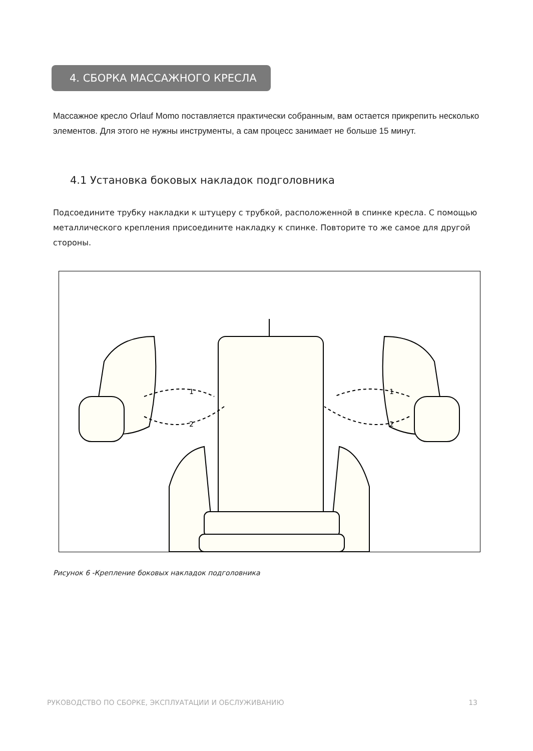4. СБОРКА МАССАЖНОГО КРЕСЛА
Массажное кресло Orlauf Momo поставляется практически собранным, вам остается прикрепить несколько элементов. Для этого не нужны инструменты, а сам процесс занимает не больше 15 минут.
4.1 Установка боковых накладок подголовника
Подсоедините трубку накладки к штуцеру с трубкой, расположенной в спинке кресла. С помощью металлического крепления присоедините накладку к спинке. Повторите то же самое для другой стороны.
1
2
1
2
Рисунок 6 -Крепление боковых накладок подголовника
РУКОВОДСТВО ПО СБОРКЕ, ЭКСПЛУАТАЦИИ И ОБСЛУЖИВАНИЮ 13